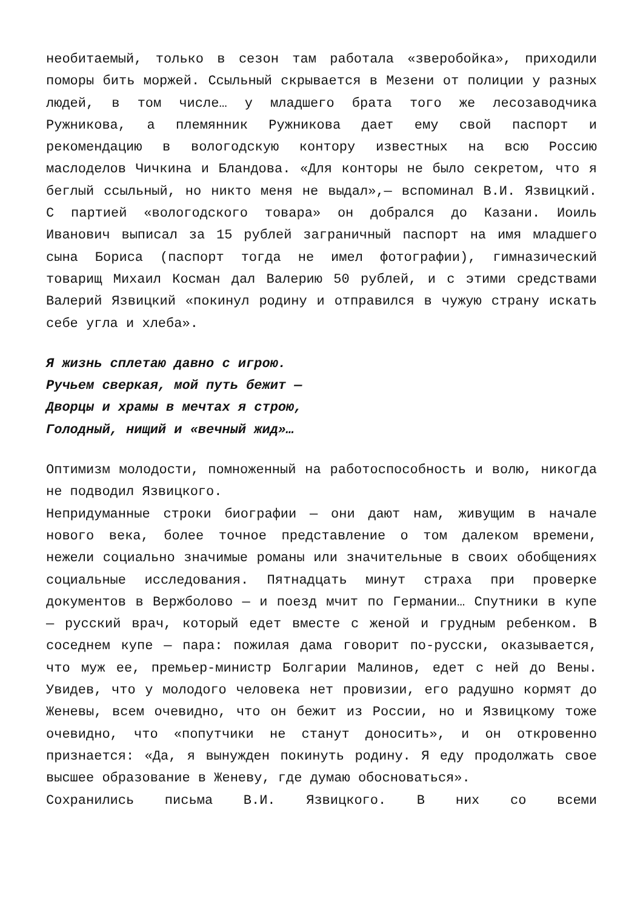необитаемый, только в сезон там работала «зверобойка», приходили поморы бить моржей. Ссыльный скрывается в Мезени от полиции у разных людей, в том числе… у младшего брата того же лесозаводчика Ружникова, а племянник Ружникова дает ему свой паспорт и рекомендацию в вологодскую контору известных на всю Россию маслоделов Чичкина и Бландова. «Для конторы не было секретом, что я беглый ссыльный, но никто меня не выдал»,— вспоминал В.И. Язвицкий. С партией «вологодского товара» он добрался до Казани. Иоиль Иванович выписал за 15 рублей заграничный паспорт на имя младшего сына Бориса (паспорт тогда не имел фотографии), гимназический товарищ Михаил Косман дал Валерию 50 рублей, и с этими средствами Валерий Язвицкий «покинул родину и отправился в чужую страну искать себе угла и хлеба».
Я жизнь сплетаю давно с игрою.
Ручьем сверкая, мой путь бежит —
Дворцы и храмы в мечтах я строю,
Голодный, нищий и «вечный жид»…
Оптимизм молодости, помноженный на работоспособность и волю, никогда не подводил Язвицкого.
Непридуманные строки биографии — они дают нам, живущим в начале нового века, более точное представление о том далеком времени, нежели социально значимые романы или значительные в своих обобщениях социальные исследования. Пятнадцать минут страха при проверке документов в Вержболово — и поезд мчит по Германии… Спутники в купе — русский врач, который едет вместе с женой и грудным ребенком. В соседнем купе — пара: пожилая дама говорит по-русски, оказывается, что муж ее, премьер-министр Болгарии Малинов, едет с ней до Вены. Увидев, что у молодого человека нет провизии, его радушно кормят до Женевы, всем очевидно, что он бежит из России, но и Язвицкому тоже очевидно, что «попутчики не станут доносить», и он откровенно признается: «Да, я вынужден покинуть родину. Я еду продолжать свое высшее образование в Женеву, где думаю обосноваться».
Сохранились письма В.И. Язвицкого. В них со всеми